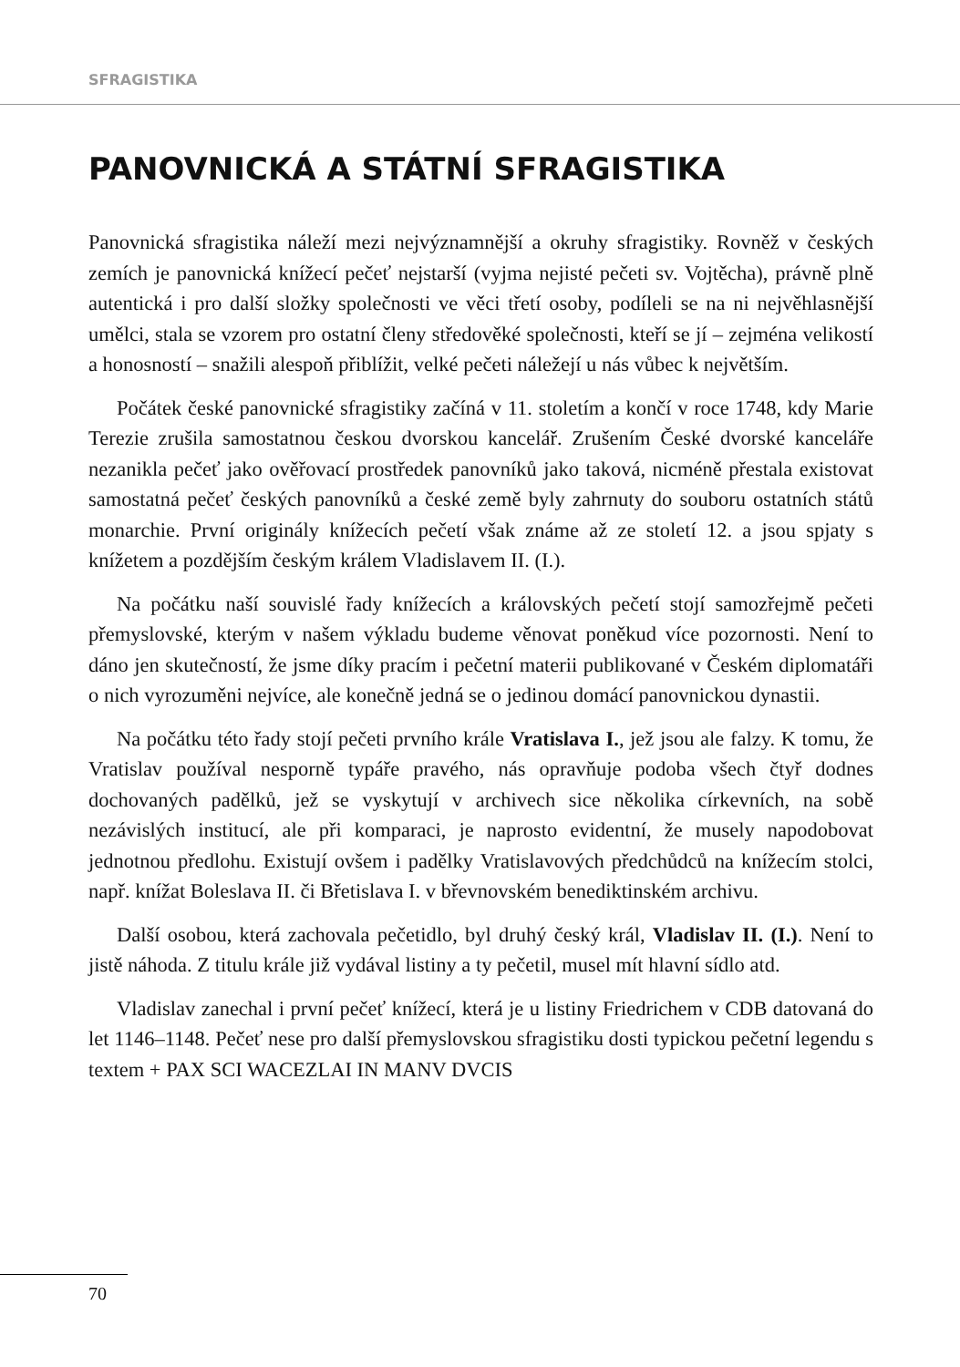SFRAGISTIKA
PANOVNICKÁ A STÁTNÍ SFRAGISTIKA
Panovnická sfragistika náleží mezi nejvýznamnější a okruhy sfragistiky. Rovněž v českých zemích je panovnická knížecí pečeť nejstarší (vyjma nejisté pečeti sv. Vojtěcha), právně plně autentická i pro další složky společnosti ve věci třetí osoby, podíleli se na ni nejvěhlasnější umělci, stala se vzorem pro ostatní členy středověké společnosti, kteří se jí – zejména velikostí a honosností – snažili alespoň přiblížit, velké pečeti náležejí u nás vůbec k největším.
Počátek české panovnické sfragistiky začíná v 11. stoletím a končí v roce 1748, kdy Marie Terezie zrušila samostatnou českou dvorskou kancelář. Zrušením České dvorské kanceláře nezanikla pečeť jako ověřovací prostředek panovníků jako taková, nicméně přestala existovat samostatná pečeť českých panovníků a české země byly zahrnuty do souboru ostatních států monarchie. První originály knížecích pečetí však známe až ze století 12. a jsou spjaty s knížetem a pozdějším českým králem Vladislavem II. (I.).
Na počátku naší souvislé řady knížecích a královských pečetí stojí samozřejmě pečeti přemyslovské, kterým v našem výkladu budeme věnovat poněkud více pozornosti. Není to dáno jen skutečností, že jsme díky pracím i pečetní materii publikované v Českém diplomatáři o nich vyrozuměni nejvíce, ale konečně jedná se o jedinou domácí panovnickou dynastii.
Na počátku této řady stojí pečeti prvního krále Vratislava I., jež jsou ale falzy. K tomu, že Vratislav používal nesporně typáře pravého, nás opravňuje podoba všech čtyř dodnes dochovaných padělků, jež se vyskytují v archivech sice několika církevních, na sobě nezávislých institucí, ale při komparaci, je naprosto evidentní, že musely napodobovat jednotnou předlohu. Existují ovšem i padělky Vratislavových předchůdců na knížecím stolci, např. knížat Boleslava II. či Břetislava I. v břevnovském benediktinském archivu.
Další osobou, která zachovala pečetidlo, byl druhý český král, Vladislav II. (I.). Není to jistě náhoda. Z titulu krále již vydával listiny a ty pečetil, musel mít hlavní sídlo atd.
Vladislav zanechal i první pečeť knížecí, která je u listiny Friedrichem v CDB datovaná do let 1146–1148. Pečeť nese pro další přemyslovskou sfragistiku dosti typickou pečetní legendu s textem + PAX SCI WACEZLAI IN MANV DVCIS
70